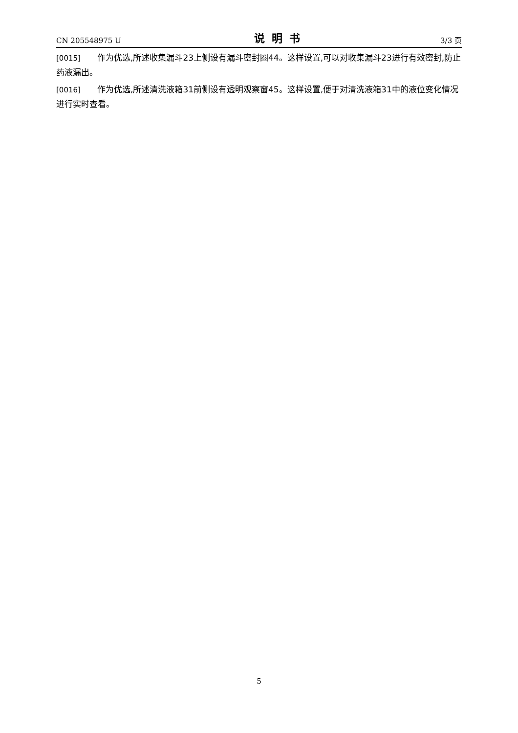CN 205548975 U 说明书 3/3 页
[0015] 作为优选,所述收集漏斗23上侧设有漏斗密封圈44。这样设置,可以对收集漏斗23进行有效密封,防止药液漏出。
[0016] 作为优选,所述清洗液箱31前侧设有透明观察窗45。这样设置,便于对清洗液箱31中的液位变化情况进行实时查看。
5